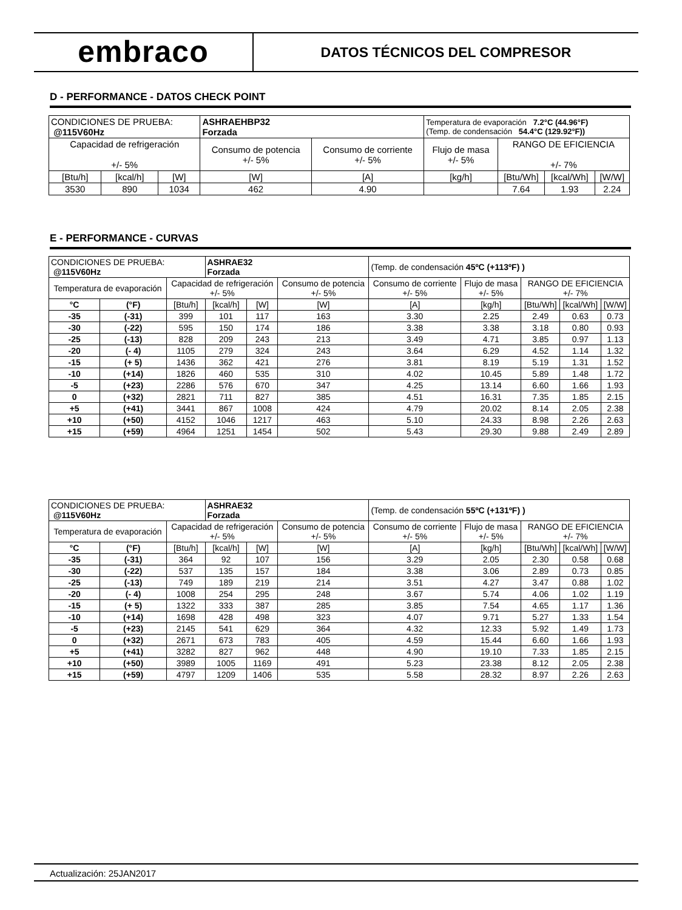embraco
DATOS TÉCNICOS DEL COMPRESOR
D - PERFORMANCE - DATOS CHECK POINT
| CONDICIONES DE PRUEBA: @115V60Hz | | | ASHRAEHBP32 Forzada | | Temperatura de evaporación 7.2°C (44.96°F) (Temp. de condensación 54.4°C (129.92°F)) | | | |
| Capacidad de refrigeración +/- 5% | | | Consumo de potencia +/- 5% | Consumo de corriente +/- 5% | Flujo de masa +/- 5% | RANGO DE EFICIENCIA +/- 7% | | |
| [Btu/h] | [kcal/h] | [W] | [W] | [A] | [kg/h] | [Btu/Wh] | [kcal/Wh] | [W/W] |
| 3530 | 890 | 1034 | 462 | 4.90 | | 7.64 | 1.93 | 2.24 |
E - PERFORMANCE - CURVAS
| CONDICIONES DE PRUEBA: @115V60Hz | | | ASHRAE32 Forzada | | | (Temp. de condensación 45ºC (+113ºF) ) | | | | |
| Temperatura de evaporación | | Capacidad de refrigeración +/- 5% | | | Consumo de potencia +/- 5% | Consumo de corriente +/- 5% | Flujo de masa +/- 5% | RANGO DE EFICIENCIA +/- 7% | | |
| °C | (°F) | [Btu/h] | [kcal/h] | [W] | [W] | [A] | [kg/h] | [Btu/Wh] | [kcal/Wh] | [W/W] |
| -35 | (-31) | 399 | 101 | 117 | 163 | 3.30 | 2.25 | 2.49 | 0.63 | 0.73 |
| -30 | (-22) | 595 | 150 | 174 | 186 | 3.38 | 3.38 | 3.18 | 0.80 | 0.93 |
| -25 | (-13) | 828 | 209 | 243 | 213 | 3.49 | 4.71 | 3.85 | 0.97 | 1.13 |
| -20 | (- 4) | 1105 | 279 | 324 | 243 | 3.64 | 6.29 | 4.52 | 1.14 | 1.32 |
| -15 | (+ 5) | 1436 | 362 | 421 | 276 | 3.81 | 8.19 | 5.19 | 1.31 | 1.52 |
| -10 | (+14) | 1826 | 460 | 535 | 310 | 4.02 | 10.45 | 5.89 | 1.48 | 1.72 |
| -5 | (+23) | 2286 | 576 | 670 | 347 | 4.25 | 13.14 | 6.60 | 1.66 | 1.93 |
| 0 | (+32) | 2821 | 711 | 827 | 385 | 4.51 | 16.31 | 7.35 | 1.85 | 2.15 |
| +5 | (+41) | 3441 | 867 | 1008 | 424 | 4.79 | 20.02 | 8.14 | 2.05 | 2.38 |
| +10 | (+50) | 4152 | 1046 | 1217 | 463 | 5.10 | 24.33 | 8.98 | 2.26 | 2.63 |
| +15 | (+59) | 4964 | 1251 | 1454 | 502 | 5.43 | 29.30 | 9.88 | 2.49 | 2.89 |
| CONDICIONES DE PRUEBA: @115V60Hz | | | ASHRAE32 Forzada | | | (Temp. de condensación 55ºC (+131ºF) ) | | | | |
| Temperatura de evaporación | | Capacidad de refrigeración +/- 5% | | | Consumo de potencia +/- 5% | Consumo de corriente +/- 5% | Flujo de masa +/- 5% | RANGO DE EFICIENCIA +/- 7% | | |
| °C | (°F) | [Btu/h] | [kcal/h] | [W] | [W] | [A] | [kg/h] | [Btu/Wh] | [kcal/Wh] | [W/W] |
| -35 | (-31) | 364 | 92 | 107 | 156 | 3.29 | 2.05 | 2.30 | 0.58 | 0.68 |
| -30 | (-22) | 537 | 135 | 157 | 184 | 3.38 | 3.06 | 2.89 | 0.73 | 0.85 |
| -25 | (-13) | 749 | 189 | 219 | 214 | 3.51 | 4.27 | 3.47 | 0.88 | 1.02 |
| -20 | (- 4) | 1008 | 254 | 295 | 248 | 3.67 | 5.74 | 4.06 | 1.02 | 1.19 |
| -15 | (+ 5) | 1322 | 333 | 387 | 285 | 3.85 | 7.54 | 4.65 | 1.17 | 1.36 |
| -10 | (+14) | 1698 | 428 | 498 | 323 | 4.07 | 9.71 | 5.27 | 1.33 | 1.54 |
| -5 | (+23) | 2145 | 541 | 629 | 364 | 4.32 | 12.33 | 5.92 | 1.49 | 1.73 |
| 0 | (+32) | 2671 | 673 | 783 | 405 | 4.59 | 15.44 | 6.60 | 1.66 | 1.93 |
| +5 | (+41) | 3282 | 827 | 962 | 448 | 4.90 | 19.10 | 7.33 | 1.85 | 2.15 |
| +10 | (+50) | 3989 | 1005 | 1169 | 491 | 5.23 | 23.38 | 8.12 | 2.05 | 2.38 |
| +15 | (+59) | 4797 | 1209 | 1406 | 535 | 5.58 | 28.32 | 8.97 | 2.26 | 2.63 |
Actualización: 25JAN2017